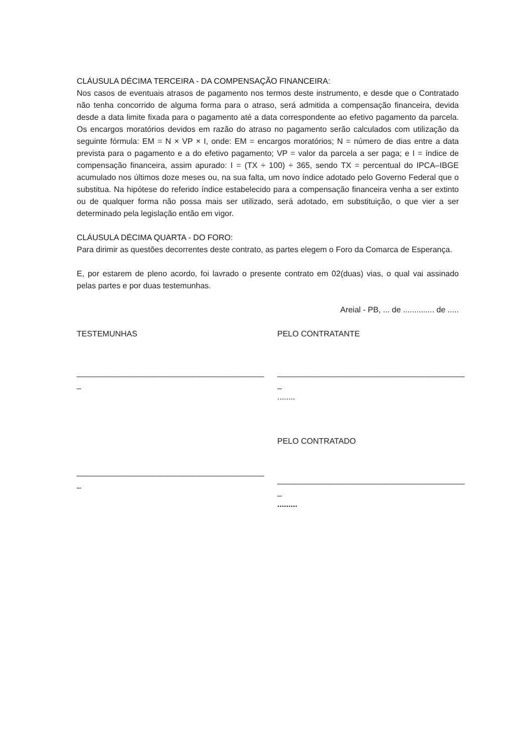CLÁUSULA DÉCIMA TERCEIRA - DA COMPENSAÇÃO FINANCEIRA:
Nos casos de eventuais atrasos de pagamento nos termos deste instrumento, e desde que o Contratado não tenha concorrido de alguma forma para o atraso, será admitida a compensação financeira, devida desde a data limite fixada para o pagamento até a data correspondente ao efetivo pagamento da parcela. Os encargos moratórios devidos em razão do atraso no pagamento serão calculados com utilização da seguinte fórmula: EM = N × VP × I, onde: EM = encargos moratórios; N = número de dias entre a data prevista para o pagamento e a do efetivo pagamento; VP = valor da parcela a ser paga; e I = índice de compensação financeira, assim apurado: I = (TX ÷ 100) ÷ 365, sendo TX = percentual do IPCA–IBGE acumulado nos últimos doze meses ou, na sua falta, um novo índice adotado pelo Governo Federal que o substitua. Na hipótese do referido índice estabelecido para a compensação financeira venha a ser extinto ou de qualquer forma não possa mais ser utilizado, será adotado, em substituição, o que vier a ser determinado pela legislação então em vigor.
CLÁUSULA DÉCIMA QUARTA - DO FORO:
Para dirimir as questões decorrentes deste contrato, as partes elegem o Foro da Comarca de Esperança.
E, por estarem de pleno acordo, foi lavrado o presente contrato em 02(duas) vias, o qual vai assinado pelas partes e por duas testemunhas.
Areial - PB, ... de .............. de .....
TESTEMUNHAS
__________________________________________
_
__________________________________________
_
PELO CONTRATANTE
__________________________________________
_
........
PELO CONTRATADO
__________________________________________
_
.........